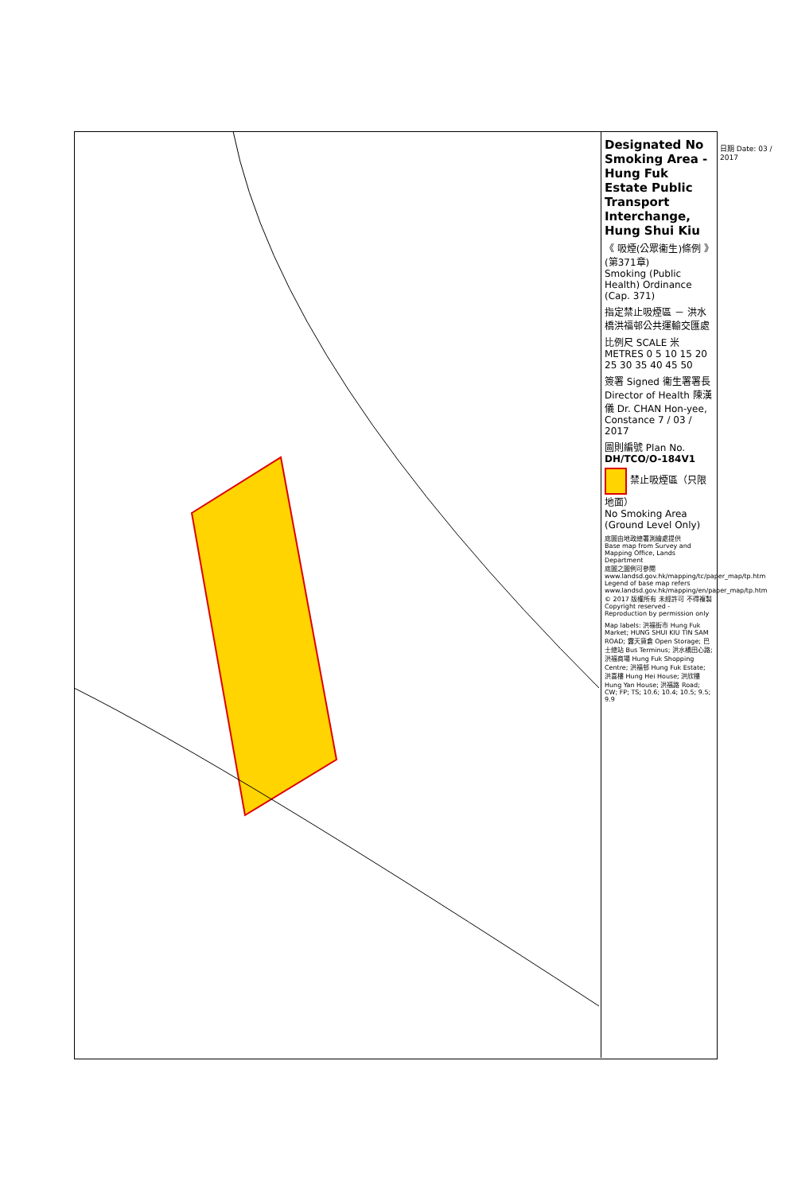Designated No Smoking Area - Hung Fuk Estate Public Transport Interchange, Hung Shui Kiu
《 吸煙(公眾衞生)條例 》(第371章)
Smoking (Public Health) Ordinance (Cap. 371)
指定禁止吸煙區 － 洪水橋洪福邨公共運輸交匯處
比例尺 SCALE 米 METRES 0 5 10 15 20 25 30 35 40 45 50
簽署 Signed 衞生署署長 Director of Health 陳漢儀 Dr. CHAN Hon-yee, Constance 7 / 03 / 2017
圖則編號 Plan No. DH/TCO/O-184V1
禁止吸煙區（只限地面）
No Smoking Area (Ground Level Only)
底圖由地政總署測繪處提供
Base map from Survey and Mapping Office, Lands Department
底圖之圖例可參閱 www.landsd.gov.hk/mapping/tc/paper_map/tp.htm
Legend of base map refers www.landsd.gov.hk/mapping/en/paper_map/tp.htm
© 2017 版權所有 未經許可 不得複製
Copyright reserved - Reproduction by permission only
Map labels: 洪福街市 Hung Fuk Market; HUNG SHUI KIU TIN SAM ROAD; 露天貨倉 Open Storage; 巴士總站 Bus Terminus; 洪水橋田心路; 洪福商場 Hung Fuk Shopping Centre; 洪福邨 Hung Fuk Estate; 洪喜樓 Hung Hei House; 洪欣樓 Hung Yan House; 洪福路 Road; CW; FP; TS; 10.6; 10.4; 10.5; 9.5; 9.9
日期 Date: 03 / 2017